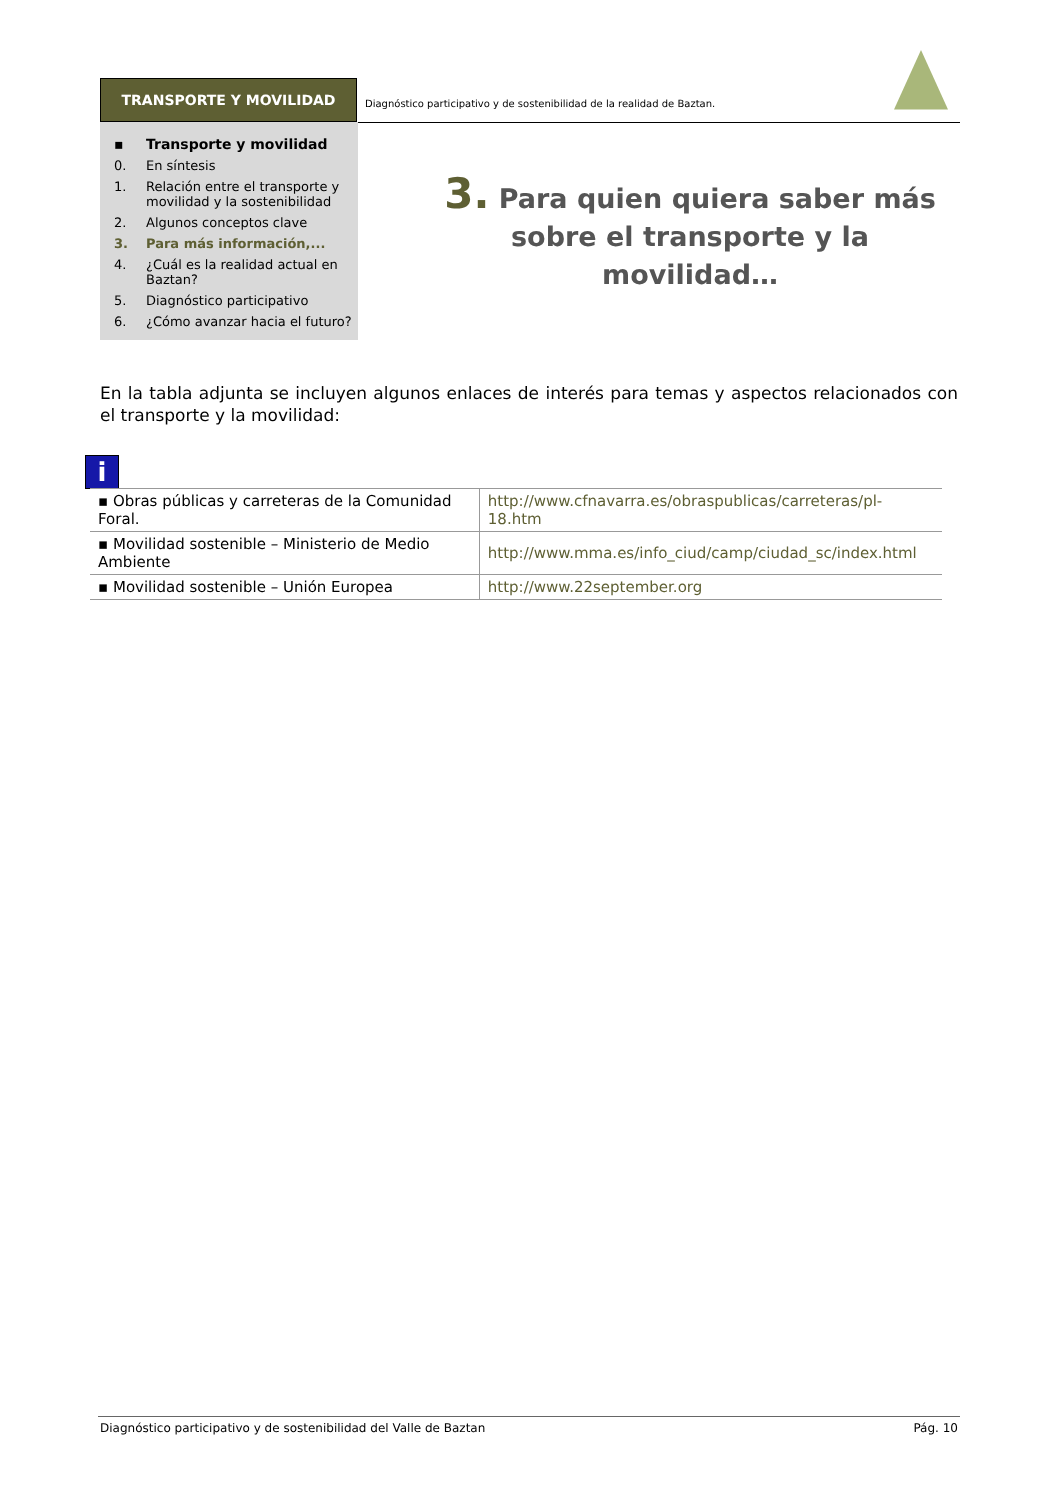TRANSPORTE Y MOVILIDAD
Diagnóstico participativo y de sostenibilidad de la realidad de Baztan.
▪ Transporte y movilidad
0. En síntesis
1. Relación entre el transporte y movilidad y la sostenibilidad
2. Algunos conceptos clave
3. Para más información,...
4. ¿Cuál es la realidad actual en Baztan?
5. Diagnóstico participativo
6. ¿Cómo avanzar hacia el futuro?
3. Para quien quiera saber más sobre el transporte y la movilidad…
En la tabla adjunta se incluyen algunos enlaces de interés para temas y aspectos relacionados con el transporte y la movilidad:
i
| ▪ Obras públicas y carreteras de la Comunidad Foral. | http://www.cfnavarra.es/obraspublicas/carreteras/pl-18.htm |
| ▪ Movilidad sostenible – Ministerio de Medio Ambiente | http://www.mma.es/info_ciud/camp/ciudad_sc/index.html |
| ▪ Movilidad sostenible – Unión Europea | http://www.22september.org |
Diagnóstico participativo y de sostenibilidad del Valle de Baztan Pág. 10